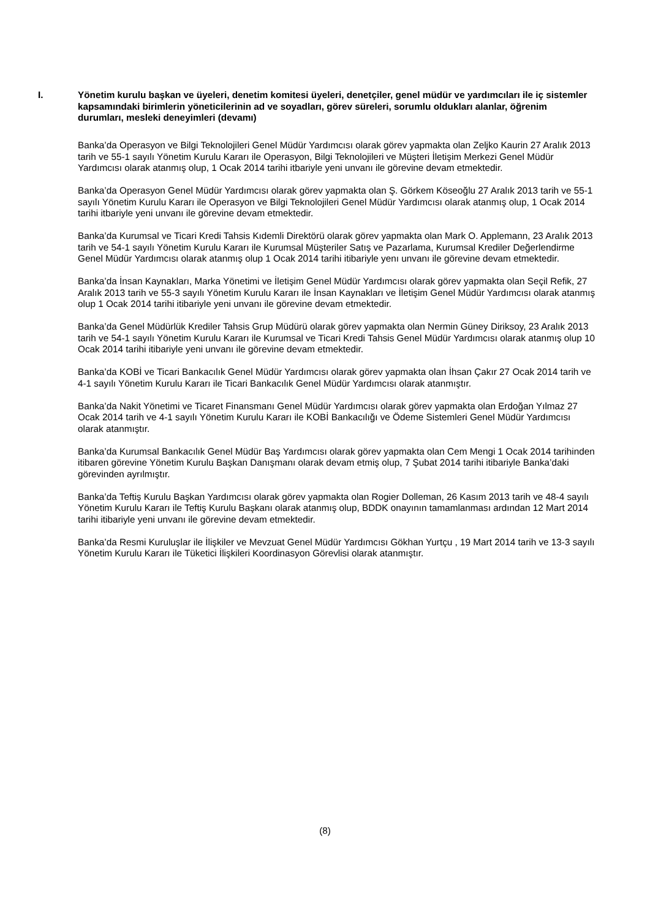I. Yönetim kurulu başkan ve üyeleri, denetim komitesi üyeleri, denetçiler, genel müdür ve yardımcıları ile iç sistemler kapsamındaki birimlerin yöneticilerinin ad ve soyadları, görev süreleri, sorumlu oldukları alanlar, öğrenim durumları, mesleki deneyimleri (devamı)
Banka’da Operasyon ve Bilgi Teknolojileri Genel Müdür Yardımcısı olarak görev yapmakta olan Zeljko Kaurin 27 Aralık 2013 tarih ve 55-1 sayılı Yönetim Kurulu Kararı ile Operasyon, Bilgi Teknolojileri ve Müşteri İletişim Merkezi Genel Müdür Yardımcısı olarak atanmış olup, 1 Ocak 2014 tarihi itbariyle yeni unvanı ile görevine devam etmektedir.
Banka’da Operasyon Genel Müdür Yardımcısı olarak görev yapmakta olan Ş. Görkem Köseoğlu 27 Aralık 2013 tarih ve 55-1 sayılı Yönetim Kurulu Kararı ile Operasyon ve Bilgi Teknolojileri Genel Müdür Yardımcısı olarak atanmış olup, 1 Ocak 2014 tarihi itbariyle yeni unvanı ile görevine devam etmektedir.
Banka’da Kurumsal ve Ticari Kredi Tahsis Kıdemli Direktörü olarak görev yapmakta olan Mark O. Applemann, 23 Aralık 2013 tarih ve 54-1 sayılı Yönetim Kurulu Kararı ile Kurumsal Müşteriler Satış ve Pazarlama, Kurumsal Krediler Değerlendirme Genel Müdür Yardımcısı olarak atanmış olup 1 Ocak 2014 tarihi itibariyle yenı unvanı ile görevine devam etmektedir.
Banka’da İnsan Kaynakları, Marka Yönetimi ve İletişim Genel Müdür Yardımcısı olarak görev yapmakta olan Seçil Refik, 27 Aralık 2013 tarih ve 55-3 sayılı Yönetim Kurulu Kararı ile İnsan Kaynakları ve İletişim Genel Müdür Yardımcısı olarak atanmış olup 1 Ocak 2014 tarihi itibariyle yeni unvanı ile görevine devam etmektedir.
Banka’da Genel Müdürlük Krediler Tahsis Grup Müdürü olarak görev yapmakta olan Nermin Güney Diriksoy, 23 Aralık 2013 tarih ve 54-1 sayılı Yönetim Kurulu Kararı ile Kurumsal ve Ticari Kredi Tahsis Genel Müdür Yardımcısı olarak atanmış olup 10 Ocak 2014 tarihi itibariyle yeni unvanı ile görevine devam etmektedir.
Banka’da KOBİ ve Ticari Bankacılık Genel Müdür Yardımcısı olarak görev yapmakta olan İhsan Çakır 27 Ocak 2014 tarih ve 4-1 sayılı Yönetim Kurulu Kararı ile Ticari Bankacılık Genel Müdür Yardımcısı olarak atanmıştır.
Banka’da Nakit Yönetimi ve Ticaret Finansmanı Genel Müdür Yardımcısı olarak görev yapmakta olan Erdoğan Yılmaz 27 Ocak 2014 tarih ve 4-1 sayılı Yönetim Kurulu Kararı ile KOBİ Bankacılığı ve Ödeme Sistemleri Genel Müdür Yardımcısı olarak atanmıştır.
Banka’da Kurumsal Bankacılık Genel Müdür Baş Yardımcısı olarak görev yapmakta olan Cem Mengi 1 Ocak 2014 tarihinden itibaren görevine Yönetim Kurulu Başkan Danışmanı olarak devam etmiş olup, 7 Şubat 2014 tarihi itibariyle Banka’daki görevinden ayrılmıştır.
Banka’da Teftiş Kurulu Başkan Yardımcısı olarak görev yapmakta olan Rogier Dolleman, 26 Kasım 2013 tarih ve 48-4 sayılı Yönetim Kurulu Kararı ile Teftiş Kurulu Başkanı olarak atanmış olup, BDDK onayının tamamlanması ardından 12 Mart 2014 tarihi itibariyle yeni unvanı ile görevine devam etmektedir.
Banka’da Resmi Kuruluşlar ile İlişkiler ve Mevzuat Genel Müdür Yardımcısı Gökhan Yurtçu , 19 Mart 2014 tarih ve 13-3 sayılı Yönetim Kurulu Kararı ile Tüketici İlişkileri Koordinasyon Görevlisi olarak atanmıştır.
(8)